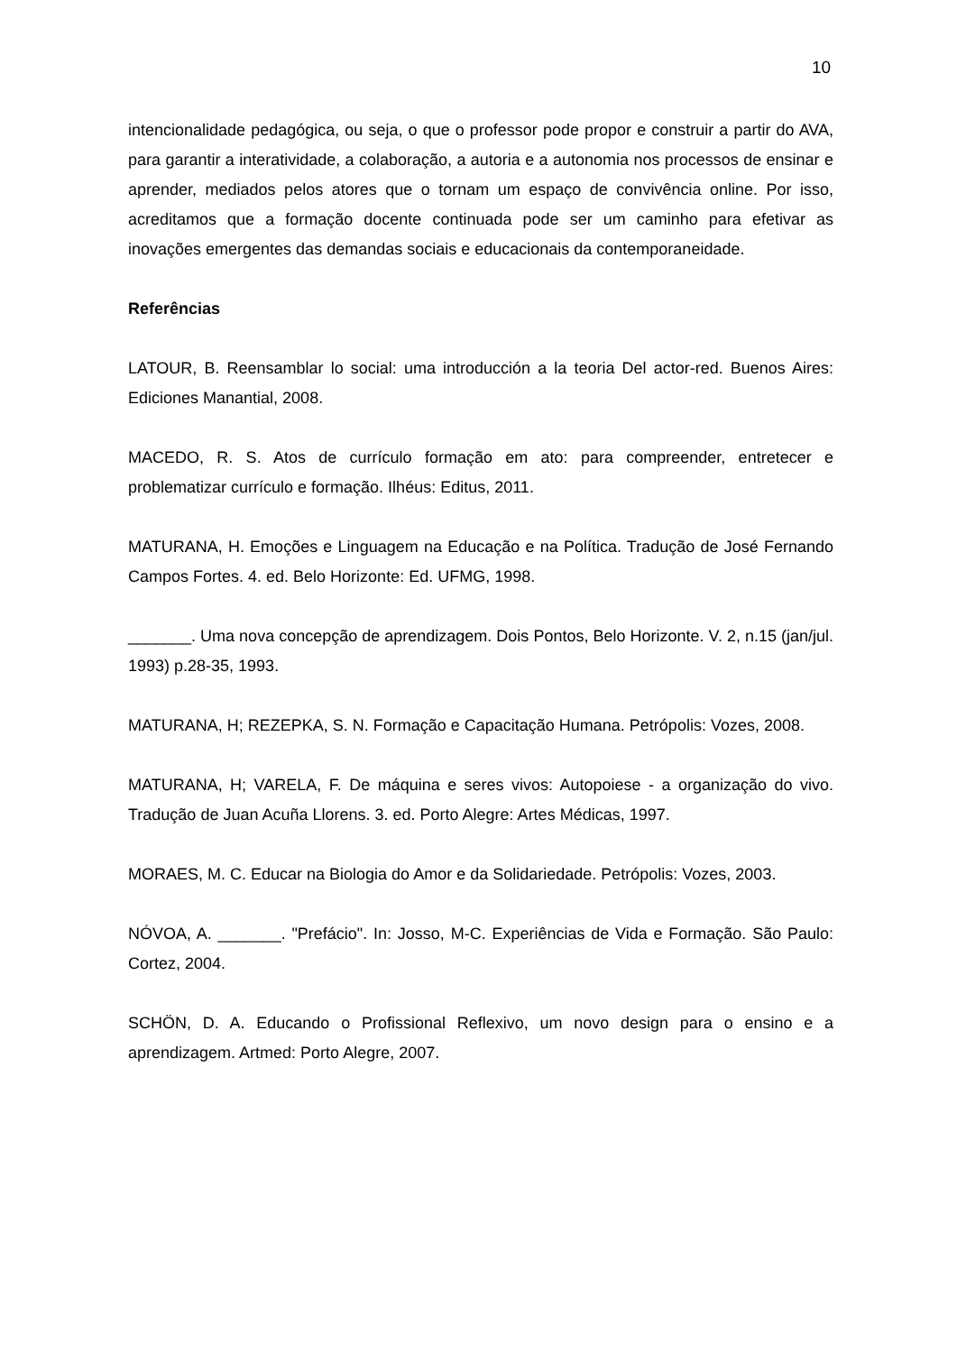10
intencionalidade pedagógica, ou seja, o que o professor pode propor e construir a partir do AVA, para garantir a interatividade, a colaboração, a autoria e a autonomia nos processos de ensinar e aprender, mediados pelos atores que o tornam um espaço de convivência online. Por isso, acreditamos que a formação docente continuada pode ser um caminho para efetivar as inovações emergentes das demandas sociais e educacionais da contemporaneidade.
Referências
LATOUR, B. Reensamblar lo social: uma introducción a la teoria Del actor-red. Buenos Aires: Ediciones Manantial, 2008.
MACEDO, R. S. Atos de currículo formação em ato: para compreender, entretecer e problematizar currículo e formação. Ilhéus: Editus, 2011.
MATURANA, H. Emoções e Linguagem na Educação e na Política. Tradução de José Fernando Campos Fortes. 4. ed. Belo Horizonte: Ed. UFMG, 1998.
_______. Uma nova concepção de aprendizagem. Dois Pontos, Belo Horizonte. V. 2, n.15 (jan/jul. 1993) p.28-35, 1993.
MATURANA, H; REZEPKA, S. N. Formação e Capacitação Humana. Petrópolis: Vozes, 2008.
MATURANA, H; VARELA, F. De máquina e seres vivos: Autopoiese - a organização do vivo. Tradução de Juan Acuña Llorens. 3. ed. Porto Alegre: Artes Médicas, 1997.
MORAES, M. C. Educar na Biologia do Amor e da Solidariedade. Petrópolis: Vozes, 2003.
NÓVOA, A. _______. "Prefácio". In: Josso, M-C. Experiências de Vida e Formação. São Paulo: Cortez, 2004.
SCHÖN, D. A. Educando o Profissional Reflexivo, um novo design para o ensino e a aprendizagem. Artmed: Porto Alegre, 2007.